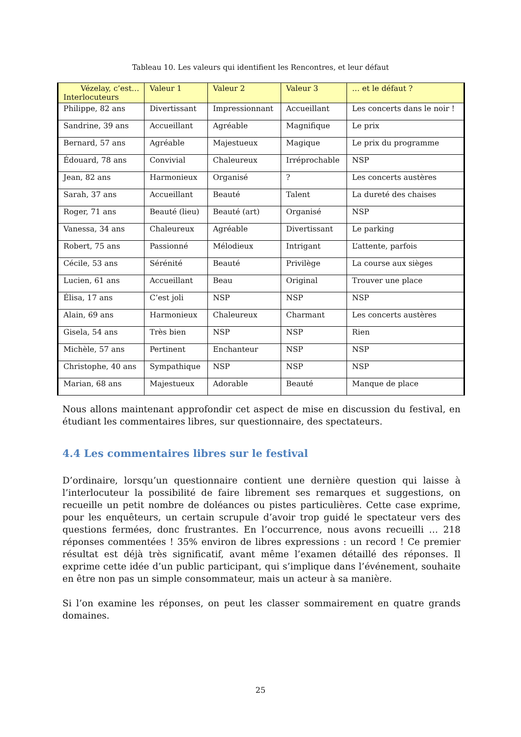Tableau 10. Les valeurs qui identifient les Rencontres, et leur défaut
| Vézelay, c’est… Interlocuteurs | Valeur 1 | Valeur 2 | Valeur 3 | … et le défaut ? |
| --- | --- | --- | --- | --- |
| Philippe, 82 ans | Divertissant | Impressionnant | Accueillant | Les concerts dans le noir ! |
| Sandrine, 39 ans | Accueillant | Agréable | Magnifique | Le prix |
| Bernard, 57 ans | Agréable | Majestueux | Magique | Le prix du programme |
| Édouard, 78 ans | Convivial | Chaleureux | Irréprochable | NSP |
| Jean, 82 ans | Harmonieux | Organisé | ? | Les concerts austères |
| Sarah, 37 ans | Accueillant | Beauté | Talent | La dureté des chaises |
| Roger, 71 ans | Beauté (lieu) | Beauté (art) | Organisé | NSP |
| Vanessa, 34 ans | Chaleureux | Agréable | Divertissant | Le parking |
| Robert, 75 ans | Passionné | Mélodieux | Intrigant | L’attente, parfois |
| Cécile, 53 ans | Sérénité | Beauté | Privilège | La course aux sièges |
| Lucien, 61 ans | Accueillant | Beau | Original | Trouver une place |
| Élisa, 17 ans | C’est joli | NSP | NSP | NSP |
| Alain, 69 ans | Harmonieux | Chaleureux | Charmant | Les concerts austères |
| Gisela, 54 ans | Très bien | NSP | NSP | Rien |
| Michèle, 57 ans | Pertinent | Enchanteur | NSP | NSP |
| Christophe, 40 ans | Sympathique | NSP | NSP | NSP |
| Marian, 68 ans | Majestueux | Adorable | Beauté | Manque de place |
Nous allons maintenant approfondir cet aspect de mise en discussion du festival, en étudiant les commentaires libres, sur questionnaire, des spectateurs.
4.4 Les commentaires libres sur le festival
D’ordinaire, lorsqu’un questionnaire contient une dernière question qui laisse à l’interlocuteur la possibilité de faire librement ses remarques et suggestions, on recueille un petit nombre de doléances ou pistes particulières. Cette case exprime, pour les enquêteurs, un certain scrupule d’avoir trop guidé le spectateur vers des questions fermées, donc frustrantes. En l’occurrence, nous avons recueilli … 218 réponses commentées ! 35% environ de libres expressions : un record ! Ce premier résultat est déjà très significatif, avant même l’examen détaillé des réponses. Il exprime cette idée d’un public participant, qui s’implique dans l’événement, souhaite en être non pas un simple consommateur, mais un acteur à sa manière.
Si l’on examine les réponses, on peut les classer sommairement en quatre grands domaines.
25